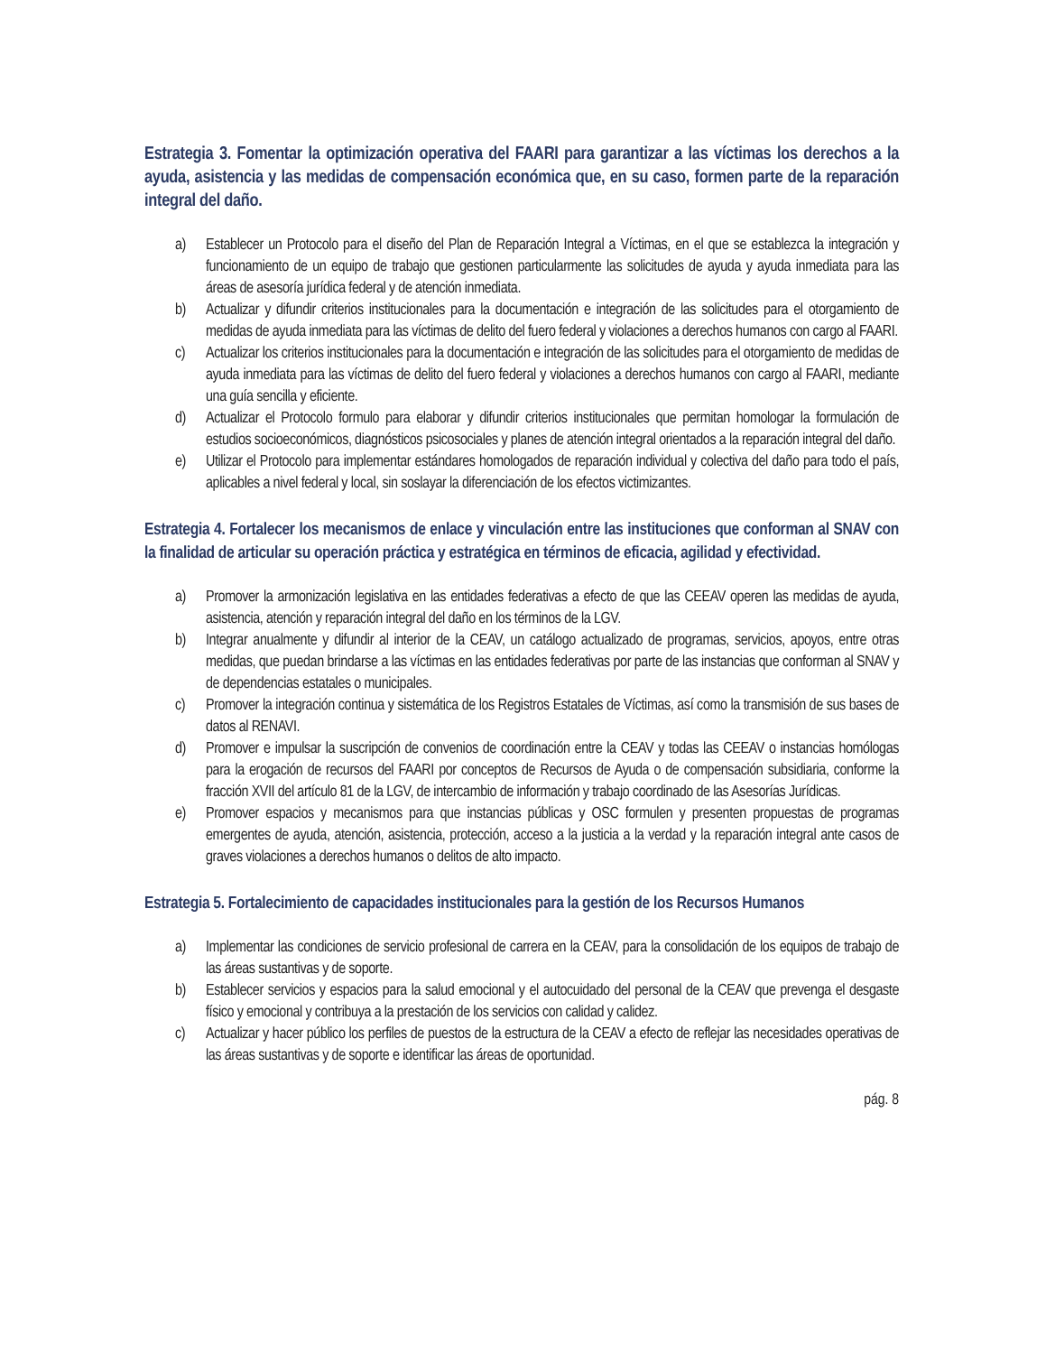Estrategia 3. Fomentar la optimización operativa del FAARI para garantizar a las víctimas los derechos a la ayuda, asistencia y las medidas de compensación económica que, en su caso, formen parte de la reparación integral del daño.
a) Establecer un Protocolo para el diseño del Plan de Reparación Integral a Víctimas, en el que se establezca la integración y funcionamiento de un equipo de trabajo que gestionen particularmente las solicitudes de ayuda y ayuda inmediata para las áreas de asesoría jurídica federal y de atención inmediata.
b) Actualizar y difundir criterios institucionales para la documentación e integración de las solicitudes para el otorgamiento de medidas de ayuda inmediata para las víctimas de delito del fuero federal y violaciones a derechos humanos con cargo al FAARI.
c) Actualizar los criterios institucionales para la documentación e integración de las solicitudes para el otorgamiento de medidas de ayuda inmediata para las víctimas de delito del fuero federal y violaciones a derechos humanos con cargo al FAARI, mediante una guía sencilla y eficiente.
d) Actualizar el Protocolo formulo para elaborar y difundir criterios institucionales que permitan homologar la formulación de estudios socioeconómicos, diagnósticos psicosociales y planes de atención integral orientados a la reparación integral del daño.
e) Utilizar el Protocolo para implementar estándares homologados de reparación individual y colectiva del daño para todo el país, aplicables a nivel federal y local, sin soslayar la diferenciación de los efectos victimizantes.
Estrategia 4. Fortalecer los mecanismos de enlace y vinculación entre las instituciones que conforman al SNAV con la finalidad de articular su operación práctica y estratégica en términos de eficacia, agilidad y efectividad.
a) Promover la armonización legislativa en las entidades federativas a efecto de que las CEEAV operen las medidas de ayuda, asistencia, atención y reparación integral del daño en los términos de la LGV.
b) Integrar anualmente y difundir al interior de la CEAV, un catálogo actualizado de programas, servicios, apoyos, entre otras medidas, que puedan brindarse a las víctimas en las entidades federativas por parte de las instancias que conforman al SNAV y de dependencias estatales o municipales.
c) Promover la integración continua y sistemática de los Registros Estatales de Víctimas, así como la transmisión de sus bases de datos al RENAVI.
d) Promover e impulsar la suscripción de convenios de coordinación entre la CEAV y todas las CEEAV o instancias homólogas para la erogación de recursos del FAARI por conceptos de Recursos de Ayuda o de compensación subsidiaria, conforme la fracción XVII del artículo 81 de la LGV, de intercambio de información y trabajo coordinado de las Asesorías Jurídicas.
e) Promover espacios y mecanismos para que instancias públicas y OSC formulen y presenten propuestas de programas emergentes de ayuda, atención, asistencia, protección, acceso a la justicia a la verdad y la reparación integral ante casos de graves violaciones a derechos humanos o delitos de alto impacto.
Estrategia 5. Fortalecimiento de capacidades institucionales para la gestión de los Recursos Humanos
a) Implementar las condiciones de servicio profesional de carrera en la CEAV, para la consolidación de los equipos de trabajo de las áreas sustantivas y de soporte.
b) Establecer servicios y espacios para la salud emocional y el autocuidado del personal de la CEAV que prevenga el desgaste físico y emocional y contribuya a la prestación de los servicios con calidad y calidez.
c) Actualizar y hacer público los perfiles de puestos de la estructura de la CEAV a efecto de reflejar las necesidades operativas de las áreas sustantivas y de soporte e identificar las áreas de oportunidad.
pág. 8